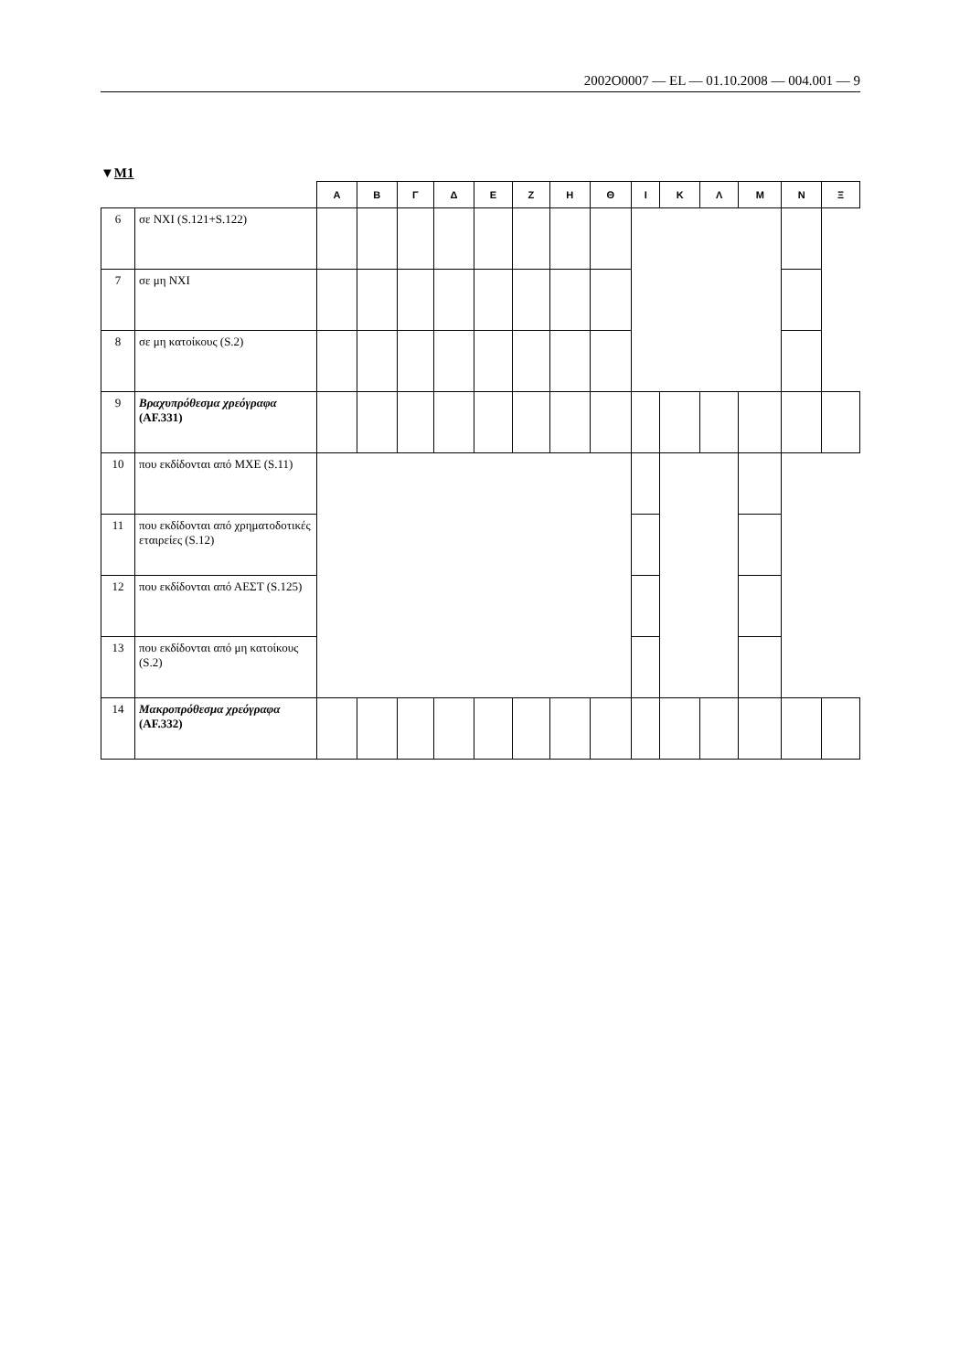2002O0007 — EL — 01.10.2008 — 004.001 — 9
▼M1
| | | Α | Β | Γ | Δ | Ε | Ζ | Η | Θ | Ι | Κ | Λ | Μ | Ν | Ξ |
| --- | --- | --- | --- | --- | --- | --- | --- | --- | --- | --- | --- | --- | --- | --- | --- |
| 6 | σε ΝΧΙ (S.121+S.122) | | | | | | | | | | | | | | |
| 7 | σε μη ΝΧΙ | | | | | | | | | | | | | | |
| 8 | σε μη κατοίκους (S.2) | | | | | | | | | | | | | | |
| 9 | Βραχυπρόθεσμα χρεόγραφα (AF.331) | | | | | | | | | | | | | | |
| 10 | που εκδίδονται από ΜΧΕ (S.11) | | | | | | | | | | | | | | |
| 11 | που εκδίδονται από χρηματοδοτικές εταιρείες (S.12) | | | | | | | | | | | | | | |
| 12 | που εκδίδονται από ΑΕΣΤ (S.125) | | | | | | | | | | | | | | |
| 13 | που εκδίδονται από μη κατοίκους (S.2) | | | | | | | | | | | | | | |
| 14 | Μακροπρόθεσμα χρεόγραφα (AF.332) | | | | | | | | | | | | | | |